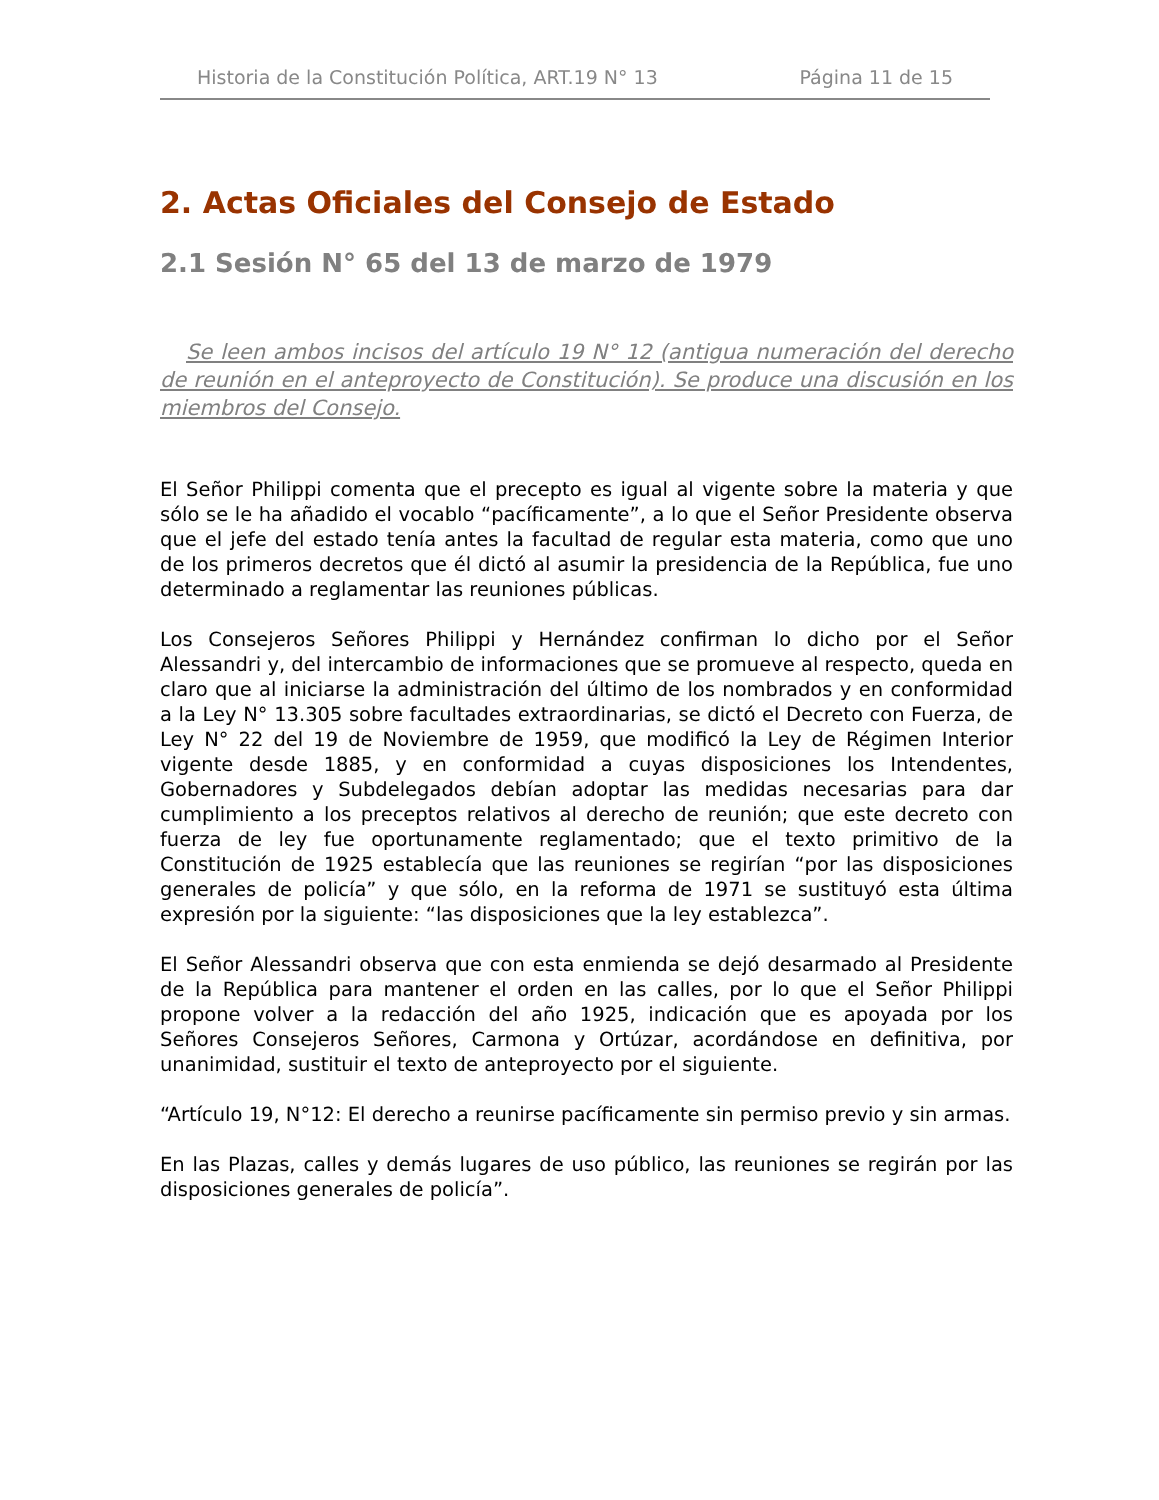Historia de la Constitución Política, ART.19 N° 13 Página 11 de 15
2. Actas Oficiales del Consejo de Estado
2.1 Sesión N° 65 del 13 de marzo de 1979
Se leen ambos incisos del artículo 19 N° 12 (antigua numeración del derecho de reunión en el anteproyecto de Constitución). Se produce una discusión en los miembros del Consejo.
El Señor Philippi comenta que el precepto es igual al vigente sobre la materia y que sólo se le ha añadido el vocablo “pacíficamente”, a lo que el Señor Presidente observa que el jefe del estado tenía antes la facultad de regular esta materia, como que uno de los primeros decretos que él dictó al asumir la presidencia de la República, fue uno determinado a reglamentar las reuniones públicas.
Los Consejeros Señores Philippi y Hernández confirman lo dicho por el Señor Alessandri y, del intercambio de informaciones que se promueve al respecto, queda en claro que al iniciarse la administración del último de los nombrados y en conformidad a la Ley N° 13.305 sobre facultades extraordinarias, se dictó el Decreto con Fuerza, de Ley N° 22 del 19 de Noviembre de 1959, que modificó la Ley de Régimen Interior vigente desde 1885, y en conformidad a cuyas disposiciones los Intendentes, Gobernadores y Subdelegados debían adoptar las medidas necesarias para dar cumplimiento a los preceptos relativos al derecho de reunión; que este decreto con fuerza de ley fue oportunamente reglamentado; que el texto primitivo de la Constitución de 1925 establecía que las reuniones se regirían “por las disposiciones generales de policía” y que sólo, en la reforma de 1971 se sustituyó esta última expresión por la siguiente: “las disposiciones que la ley establezca”.
El Señor Alessandri observa que con esta enmienda se dejó desarmado al Presidente de la República para mantener el orden en las calles, por lo que el Señor Philippi propone volver a la redacción del año 1925, indicación que es apoyada por los Señores Consejeros Señores, Carmona y Ortúzar, acordándose en definitiva, por unanimidad, sustituir el texto de anteproyecto por el siguiente.
“Artículo 19, N°12: El derecho a reunirse pacíficamente sin permiso previo y sin armas.
En las Plazas, calles y demás lugares de uso público, las reuniones se regirán por las disposiciones generales de policía”.